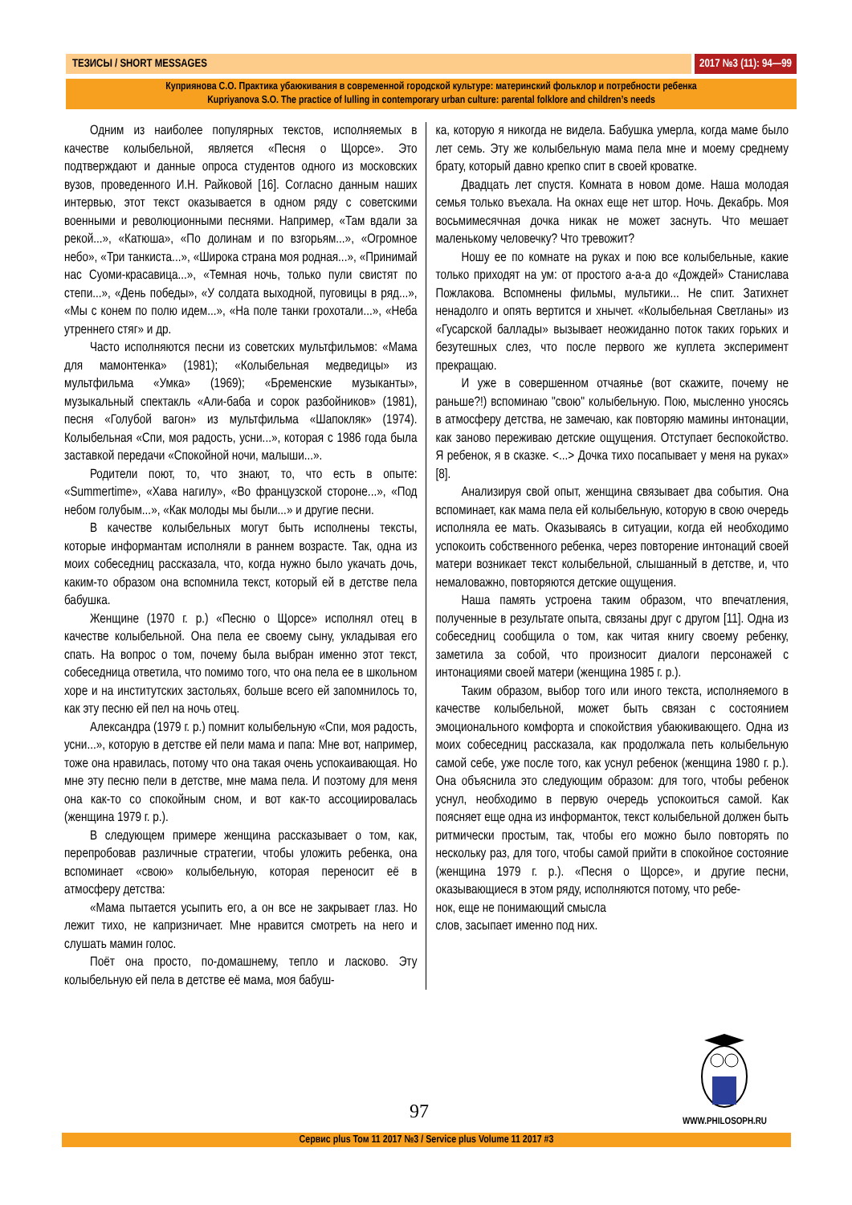ТЕЗИСЫ / SHORT MESSAGES 2017 №3 (11): 94—99
Куприянова С.О. Практика убаюкивания в современной городской культуре: материнский фольклор и потребности ребенка
Kupriyanova S.O. The practice of lulling in contemporary urban culture: parental folklore and children’s needs
Одним из наиболее популярных текстов, исполняемых в качестве колыбельной, является «Песня о Щорсе». Это подтверждают и данные опроса студентов одного из московских вузов, проведенного И.Н. Райковой [16]. Согласно данным наших интервью, этот текст оказывается в одном ряду с советскими военными и революционными песнями. Например, «Там вдали за рекой...», «Катюша», «По долинам и по взгорьям...», «Огромное небо», «Три танкиста...», «Широка страна моя родная...», «Принимай нас Суоми-красавица...», «Темная ночь, только пули свистят по степи...», «День победы», «У солдата выходной, пуговицы в ряд...», «Мы с конем по полю идем...», «На поле танки грохотали...», «Неба утреннего стяг» и др.
Часто исполняются песни из советских мультфильмов: «Мама для мамонтенка» (1981); «Колыбельная медведицы» из мультфильма «Умка» (1969); «Бременские музыканты», музыкальный спектакль «Али-баба и сорок разбойников» (1981), песня «Голубой вагон» из мультфильма «Шапокляк» (1974). Колыбельная «Спи, моя радость, усни...», которая с 1986 года была заставкой передачи «Спокойной ночи, малыши...».
Родители поют, то, что знают, то, что есть в опыте: «Summertime», «Хава нагилу», «Во французской стороне...», «Под небом голубым...», «Как молоды мы были...» и другие песни.
В качестве колыбельных могут быть исполнены тексты, которые информантам исполняли в раннем возрасте. Так, одна из моих собеседниц рассказала, что, когда нужно было укачать дочь, каким-то образом она вспомнила текст, который ей в детстве пела бабушка.
Женщине (1970 г. р.) «Песню о Щорсе» исполнял отец в качестве колыбельной. Она пела ее своему сыну, укладывая его спать. На вопрос о том, почему была выбран именно этот текст, собеседница ответила, что помимо того, что она пела ее в школьном хоре и на институтских застольях, больше всего ей запомнилось то, как эту песню ей пел на ночь отец.
Александра (1979 г. р.) помнит колыбельную «Спи, моя радость, усни...», которую в детстве ей пели мама и папа: Мне вот, например, тоже она нравилась, потому что она такая очень успокаивающая. Но мне эту песню пели в детстве, мне мама пела. И поэтому для меня она как-то со спокойным сном, и вот как-то ассоциировалась (женщина 1979 г. р.).
В следующем примере женщина рассказывает о том, как, перепробовав различные стратегии, чтобы уложить ребенка, она вспоминает «свою» колыбельную, которая переносит её в атмосферу детства:
«Мама пытается усыпить его, а он все не закрывает глаз. Но лежит тихо, не капризничает. Мне нравится смотреть на него и слушать мамин голос.
Поёт она просто, по-домашнему, тепло и ласково. Эту колыбельную ей пела в детстве её мама, моя бабуш-
ка, которую я никогда не видела. Бабушка умерла, когда маме было лет семь. Эту же колыбельную мама пела мне и моему среднему брату, который давно крепко спит в своей кроватке.
Двадцать лет спустя. Комната в новом доме. Наша молодая семья только въехала. На окнах еще нет штор. Ночь. Декабрь. Моя восьмимесячная дочка никак не может заснуть. Что мешает маленькому человечку? Что тревожит?
Ношу ее по комнате на руках и пою все колыбельные, какие только приходят на ум: от простого а-а-а до «Дождей» Станислава Пожлакова. Вспомнены фильмы, мультики... Не спит. Затихнет ненадолго и опять вертится и хнычет. «Колыбельная Светланы» из «Гусарской баллады» вызывает неожиданно поток таких горьких и безутешных слез, что после первого же куплета эксперимент прекращаю.
И уже в совершенном отчаянье (вот скажите, почему не раньше?!) вспоминаю "свою" колыбельную. Пою, мысленно уносясь в атмосферу детства, не замечаю, как повторяю мамины интонации, как заново переживаю детские ощущения. Отступает беспокойство. Я ребенок, я в сказке. <...> Дочка тихо посапывает у меня на руках» [8].
Анализируя свой опыт, женщина связывает два события. Она вспоминает, как мама пела ей колыбельную, которую в свою очередь исполняла ее мать. Оказываясь в ситуации, когда ей необходимо успокоить собственного ребенка, через повторение интонаций своей матери возникает текст колыбельной, слышанный в детстве, и, что немаловажно, повторяются детские ощущения.
Наша память устроена таким образом, что впечатления, полученные в результате опыта, связаны друг с другом [11]. Одна из собеседниц сообщила о том, как читая книгу своему ребенку, заметила за собой, что произносит диалоги персонажей с интонациями своей матери (женщина 1985 г. р.).
Таким образом, выбор того или иного текста, исполняемого в качестве колыбельной, может быть связан с состоянием эмоционального комфорта и спокойствия убаюкивающего. Одна из моих собеседниц рассказала, как продолжала петь колыбельную самой себе, уже после того, как уснул ребенок (женщина 1980 г. р.). Она объяснила это следующим образом: для того, чтобы ребенок уснул, необходимо в первую очередь успокоиться самой. Как поясняет еще одна из информанток, текст колыбельной должен быть ритмически простым, так, чтобы его можно было повторять по нескольку раз, для того, чтобы самой прийти в спокойное состояние (женщина 1979 г. р.). «Песня о Щорсе», и другие песни, оказывающиеся в этом ряду, исполняются потому, что ребе-
нок, еще не понимающий смысла
слов, засыпает именно под них.
97
WWW.PHILOSOPH.RU
Сервис plus Том 11 2017 №3 / Service plus Volume 11 2017 #3